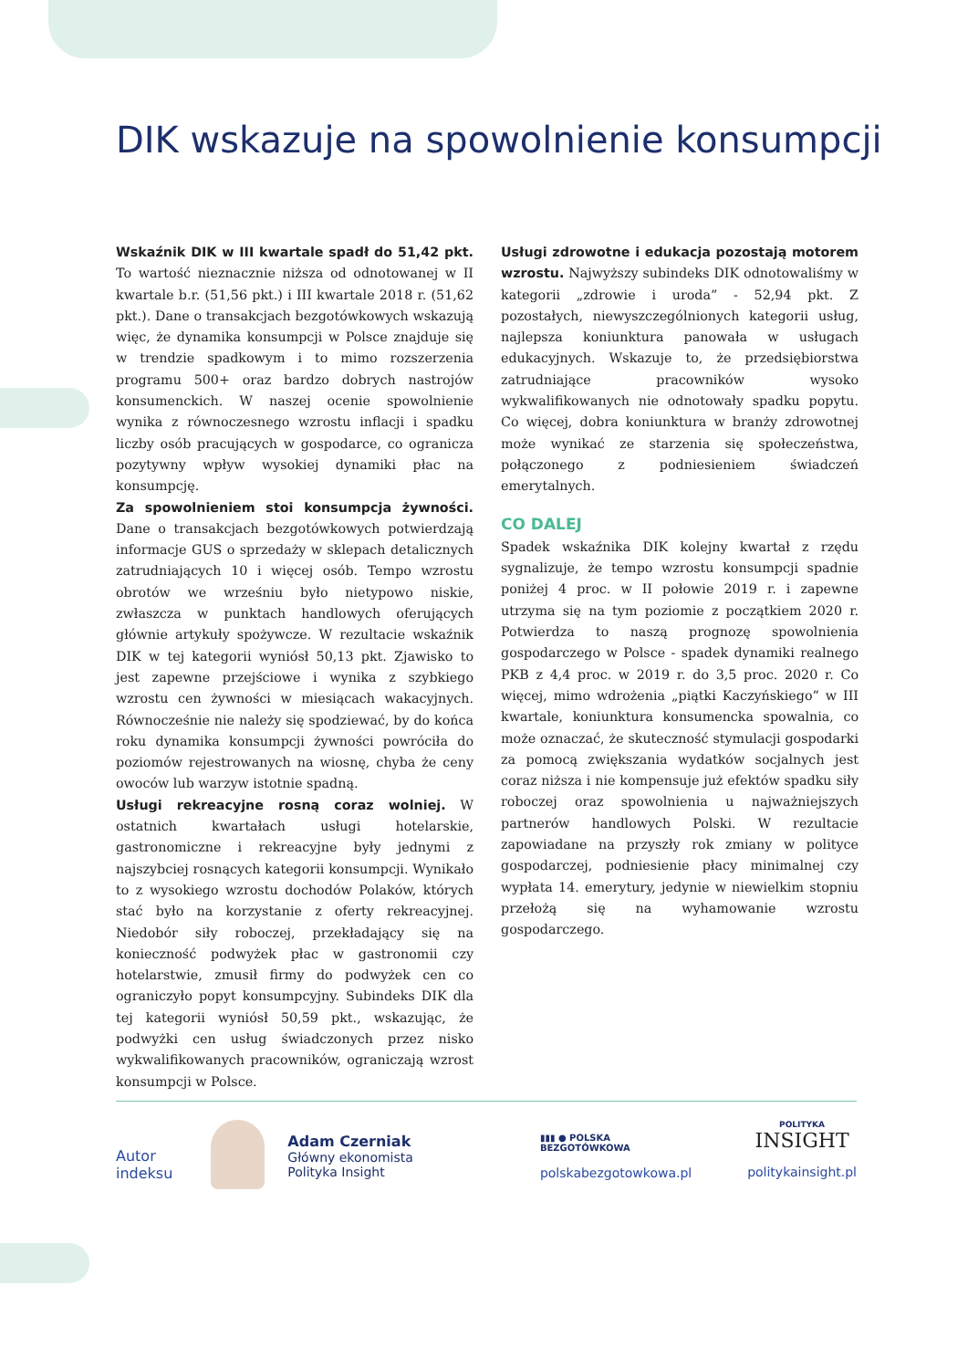DIK wskazuje na spowolnienie konsumpcji
Wskaźnik DIK w III kwartale spadł do 51,42 pkt. To wartość nieznacznie niższa od odnotowanej w II kwartale b.r. (51,56 pkt.) i III kwartale 2018 r. (51,62 pkt.). Dane o transakcjach bezgotówkowych wskazują więc, że dynamika konsumpcji w Polsce znajduje się w trendzie spadkowym i to mimo rozszerzenia programu 500+ oraz bardzo dobrych nastrojów konsumenckich. W naszej ocenie spowolnienie wynika z równoczesnego wzrostu inflacji i spadku liczby osób pracujących w gospodarce, co ogranicza pozytywny wpływ wysokiej dynamiki płac na konsumpcję.
Za spowolnieniem stoi konsumpcja żywności. Dane o transakcjach bezgotówkowych potwierdzają informacje GUS o sprzedaży w sklepach detalicznych zatrudniających 10 i więcej osób. Tempo wzrostu obrotów we wrześniu było nietypowo niskie, zwłaszcza w punktach handlowych oferujących głównie artykuły spożywcze. W rezultacie wskaźnik DIK w tej kategorii wyniósł 50,13 pkt. Zjawisko to jest zapewne przejściowe i wynika z szybkiego wzrostu cen żywności w miesiącach wakacyjnych. Równocześnie nie należy się spodziewać, by do końca roku dynamika konsumpcji żywności powróciła do poziomów rejestrowanych na wiosnę, chyba że ceny owoców lub warzyw istotnie spadną.
Usługi rekreacyjne rosną coraz wolniej. W ostatnich kwartałach usługi hotelarskie, gastronomiczne i rekreacyjne były jednymi z najszybciej rosnących kategorii konsumpcji. Wynikało to z wysokiego wzrostu dochodów Polaków, których stać było na korzystanie z oferty rekreacyjnej. Niedobór siły roboczej, przekładający się na konieczność podwyżek płac w gastronomii czy hotelarstwie, zmusił firmy do podwyżek cen co ograniczyło popyt konsumpcyjny. Subindeks DIK dla tej kategorii wyniósł 50,59 pkt., wskazując, że podwyżki cen usług świadczonych przez nisko wykwalifikowanych pracowników, ograniczają wzrost konsumpcji w Polsce.
Usługi zdrowotne i edukacja pozostają motorem wzrostu. Najwyższy subindeks DIK odnotowaliśmy w kategorii „zdrowie i uroda” - 52,94 pkt. Z pozostałych, niewyszczególnionych kategorii usług, najlepsza koniunktura panowała w usługach edukacyjnych. Wskazuje to, że przedsiębiorstwa zatrudniające pracowników wysoko wykwalifikowanych nie odnotowały spadku popytu. Co więcej, dobra koniunktura w branży zdrowotnej może wynikać ze starzenia się społeczeństwa, połączonego z podniesieniem świadczeń emerytalnych.
CO DALEJ
Spadek wskaźnika DIK kolejny kwartał z rzędu sygnalizuje, że tempo wzrostu konsumpcji spadnie poniżej 4 proc. w II połowie 2019 r. i zapewne utrzyma się na tym poziomie z początkiem 2020 r. Potwierdza to naszą prognozę spowolnienia gospodarczego w Polsce - spadek dynamiki realnego PKB z 4,4 proc. w 2019 r. do 3,5 proc. 2020 r. Co więcej, mimo wdrożenia „piątki Kaczyńskiego” w III kwartale, koniunktura konsumencka spowalnia, co może oznaczać, że skuteczność stymulacji gospodarki za pomocą zwiększania wydatków socjalnych jest coraz niższa i nie kompensuje już efektów spadku siły roboczej oraz spowolnienia u najważniejszych partnerów handlowych Polski. W rezultacie zapowiadane na przyszły rok zmiany w polityce gospodarczej, podniesienie płacy minimalnej czy wypłata 14. emerytury, jedynie w niewielkim stopniu przełożą się na wyhamowanie wzrostu gospodarczego.
Autor
indeksu
Adam Czerniak
Główny ekonomista
Polityka Insight
▮▮▮ ● POLSKA
BEZGOTÓWKOWA
polskabezgotowkowa.pl
POLITYKA
INSIGHT
politykainsight.pl